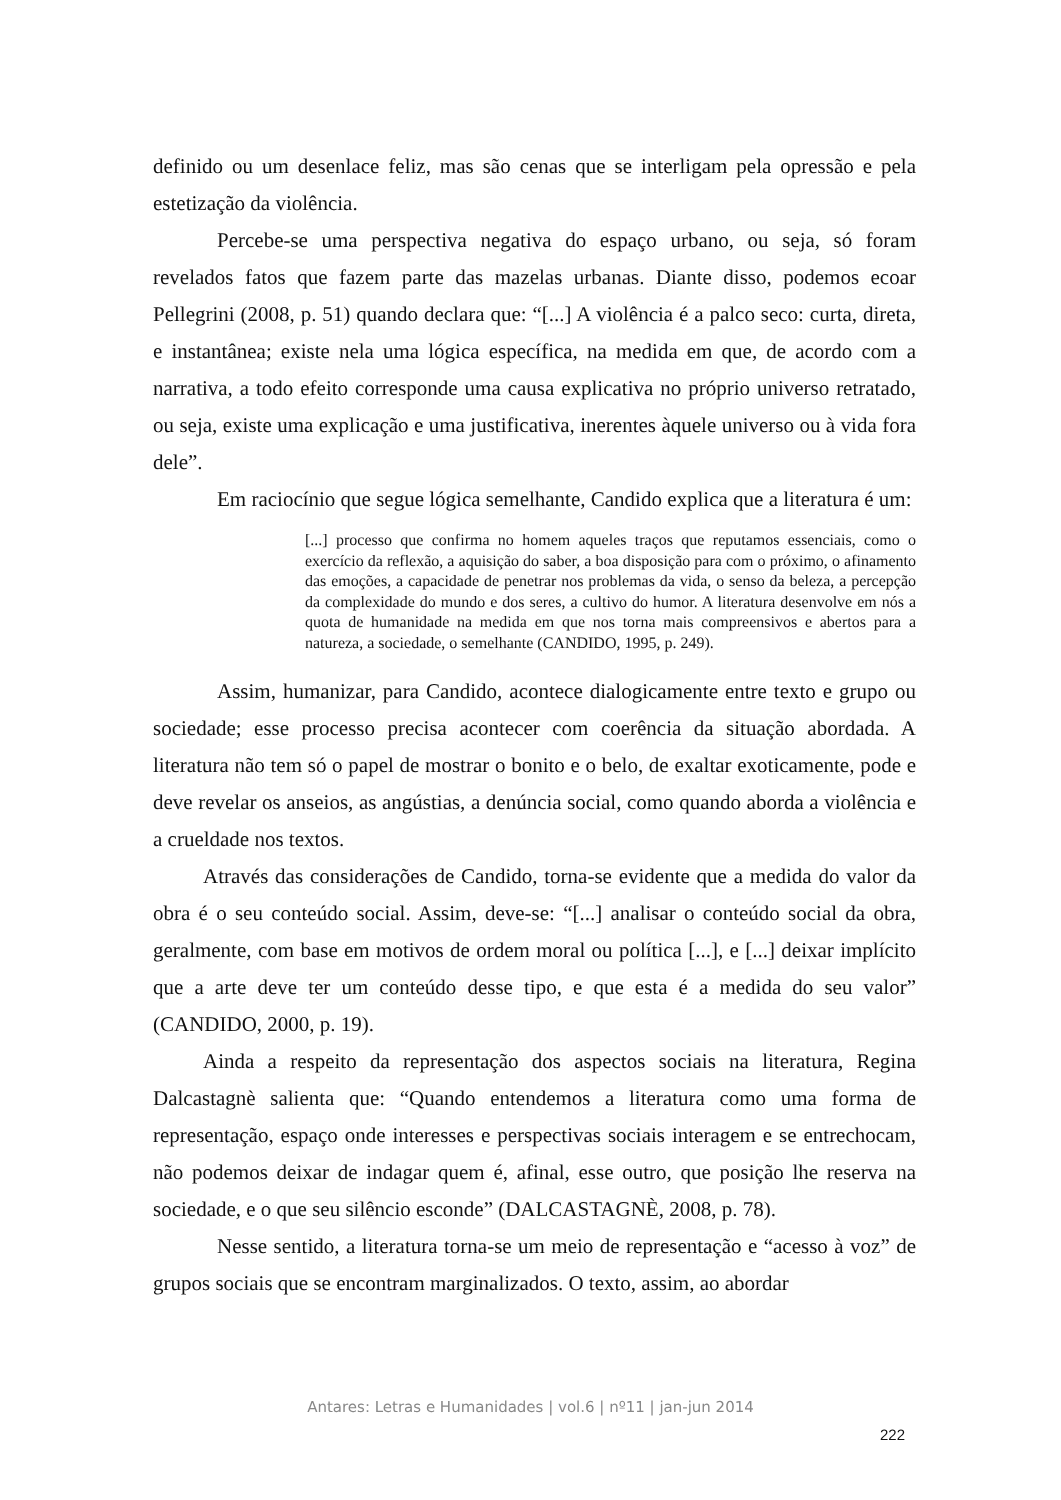definido ou um desenlace feliz, mas são cenas que se interligam pela opressão e pela estetização da violência.
Percebe-se uma perspectiva negativa do espaço urbano, ou seja, só foram revelados fatos que fazem parte das mazelas urbanas. Diante disso, podemos ecoar Pellegrini (2008, p. 51) quando declara que: “[...] A violência é a palco seco: curta, direta, e instantânea; existe nela uma lógica específica, na medida em que, de acordo com a narrativa, a todo efeito corresponde uma causa explicativa no próprio universo retratado, ou seja, existe uma explicação e uma justificativa, inerentes àquele universo ou à vida fora dele”.
Em raciocínio que segue lógica semelhante, Candido explica que a literatura é um:
[...] processo que confirma no homem aqueles traços que reputamos essenciais, como o exercício da reflexão, a aquisição do saber, a boa disposição para com o próximo, o afinamento das emoções, a capacidade de penetrar nos problemas da vida, o senso da beleza, a percepção da complexidade do mundo e dos seres, a cultivo do humor. A literatura desenvolve em nós a quota de humanidade na medida em que nos torna mais compreensivos e abertos para a natureza, a sociedade, o semelhante (CANDIDO, 1995, p. 249).
Assim, humanizar, para Candido, acontece dialogicamente entre texto e grupo ou sociedade; esse processo precisa acontecer com coerência da situação abordada. A literatura não tem só o papel de mostrar o bonito e o belo, de exaltar exoticamente, pode e deve revelar os anseios, as angústias, a denúncia social, como quando aborda a violência e a crueldade nos textos.
Através das considerações de Candido, torna-se evidente que a medida do valor da obra é o seu conteúdo social. Assim, deve-se: “[...] analisar o conteúdo social da obra, geralmente, com base em motivos de ordem moral ou política [...], e [...] deixar implícito que a arte deve ter um conteúdo desse tipo, e que esta é a medida do seu valor” (CANDIDO, 2000, p. 19).
Ainda a respeito da representação dos aspectos sociais na literatura, Regina Dalcastagnè salienta que: “Quando entendemos a literatura como uma forma de representação, espaço onde interesses e perspectivas sociais interagem e se entrechocam, não podemos deixar de indagar quem é, afinal, esse outro, que posição lhe reserva na sociedade, e o que seu silêncio esconde” (DALCASTAGNÈ, 2008, p. 78).
Nesse sentido, a literatura torna-se um meio de representação e “acesso à voz” de grupos sociais que se encontram marginalizados. O texto, assim, ao abordar
Antares: Letras e Humanidades | vol.6 | nº11 | jan-jun 2014
222